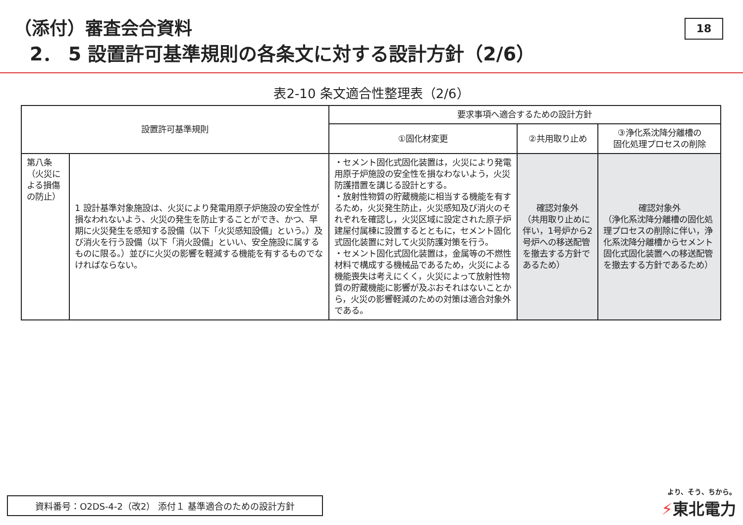（添付）審査会合資料
2． 5 設置許可基準規則の各条文に対する設計方針（2/6）
18
表2-10 条文適合性整理表（2/6）
| 設置許可基準規則 | | 要求事項へ適合するための設計方針 | | |
| --- | --- | --- | --- | --- |
| | | ①固化材変更 | ②共用取り止め | ③浄化系沈降分離槽の 固化処理プロセスの削除 |
| 第八条（火災による損傷の防止） | 1 設計基準対象施設は、火災により発電用原子炉施設の安全性が損なわれないよう、火災の発生を防止することができ、かつ、早期に火災発生を感知する設備（以下「火災感知設備」という。）及び消火を行う設備（以下「消火設備」といい、安全施設に属するものに限る。）並びに火災の影響を軽減する機能を有するものでなければならない。 | ・セメント固化式固化装置は，火災により発電用原子炉施設の安全性を損なわないよう，火災防護措置を講じる設計とする。 ・放射性物質の貯蔵機能に相当する機能を有するため，火災発生防止，火災感知及び消火のそれぞれを確認し，火災区域に設定された原子炉建屋付属棟に設置するとともに，セメント固化式固化装置に対して火災防護対策を行う。 ・セメント固化式固化装置は，金属等の不燃性材料で構成する機械品であるため，火災による機能喪失は考えにくく，火災によって放射性物質の貯蔵機能に影響が及ぶおそれはないことから，火災の影響軽減のための対策は適合対象外である。 | 確認対象外 （共用取り止めに伴い，1号炉から2号炉への移送配管を撤去する方針であるため） | 確認対象外 （浄化系沈降分離槽の固化処理プロセスの削除に伴い，浄化系沈降分離槽からセメント固化式固化装置への移送配管を撤去する方針であるため） |
資料番号：O2DS-4-2（改2） 添付１ 基準適合のための設計方針
より、そう、ちから。
⚡東北電力